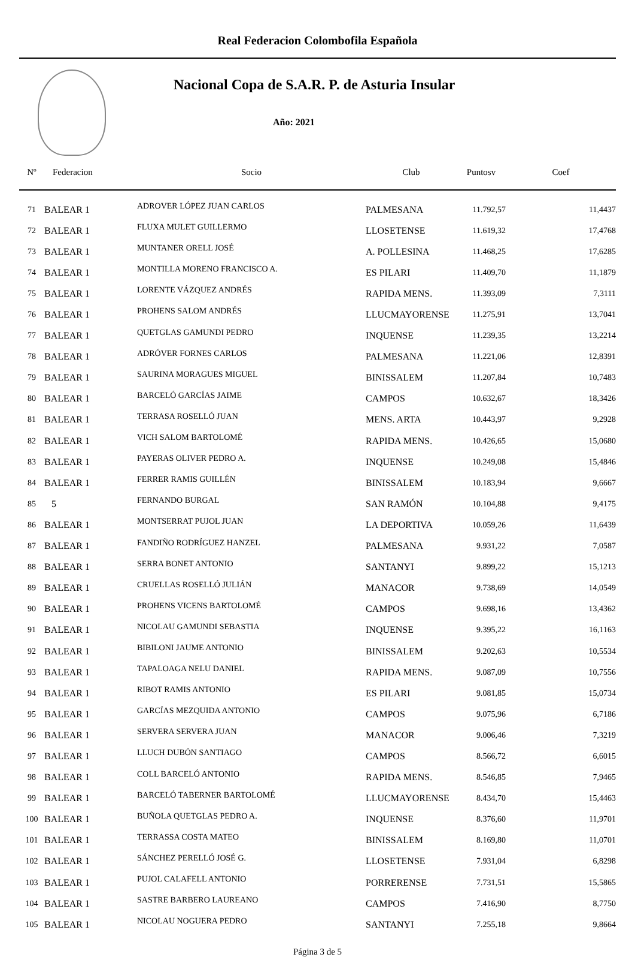Real Federacion Colombofila Española
Nacional Copa de S.A.R. P. de Asturia Insular
Año: 2021
| Nº | Federacion | Socio | Club | Puntosv | Coef |
| --- | --- | --- | --- | --- | --- |
| 71 | BALEAR 1 | ADROVER LÓPEZ JUAN CARLOS | PALMESANA | 11.792,57 | 11,4437 |
| 72 | BALEAR 1 | FLUXA MULET GUILLERMO | LLOSETENSE | 11.619,32 | 17,4768 |
| 73 | BALEAR 1 | MUNTANER ORELL JOSÉ | A. POLLESINA | 11.468,25 | 17,6285 |
| 74 | BALEAR 1 | MONTILLA MORENO FRANCISCO A. | ES PILARI | 11.409,70 | 11,1879 |
| 75 | BALEAR 1 | LORENTE VÁZQUEZ ANDRÉS | RAPIDA MENS. | 11.393,09 | 7,3111 |
| 76 | BALEAR 1 | PROHENS SALOM ANDRÉS | LLUCMAYORENSE | 11.275,91 | 13,7041 |
| 77 | BALEAR 1 | QUETGLAS GAMUNDI PEDRO | INQUENSE | 11.239,35 | 13,2214 |
| 78 | BALEAR 1 | ADRÓVER FORNES CARLOS | PALMESANA | 11.221,06 | 12,8391 |
| 79 | BALEAR 1 | SAURINA MORAGUES MIGUEL | BINISSALEM | 11.207,84 | 10,7483 |
| 80 | BALEAR 1 | BARCELÓ GARCÍAS JAIME | CAMPOS | 10.632,67 | 18,3426 |
| 81 | BALEAR 1 | TERRASA ROSELLÓ JUAN | MENS. ARTA | 10.443,97 | 9,2928 |
| 82 | BALEAR 1 | VICH SALOM BARTOLOMÉ | RAPIDA MENS. | 10.426,65 | 15,0680 |
| 83 | BALEAR 1 | PAYERAS OLIVER PEDRO A. | INQUENSE | 10.249,08 | 15,4846 |
| 84 | BALEAR 1 | FERRER RAMIS GUILLÉN | BINISSALEM | 10.183,94 | 9,6667 |
| 85 | 5 | FERNANDO BURGAL | SAN RAMÓN | 10.104,88 | 9,4175 |
| 86 | BALEAR 1 | MONTSERRAT PUJOL JUAN | LA DEPORTIVA | 10.059,26 | 11,6439 |
| 87 | BALEAR 1 | FANDIÑO RODRÍGUEZ HANZEL | PALMESANA | 9.931,22 | 7,0587 |
| 88 | BALEAR 1 | SERRA BONET ANTONIO | SANTANYI | 9.899,22 | 15,1213 |
| 89 | BALEAR 1 | CRUELLAS ROSELLÓ JULIÁN | MANACOR | 9.738,69 | 14,0549 |
| 90 | BALEAR 1 | PROHENS VICENS BARTOLOMÉ | CAMPOS | 9.698,16 | 13,4362 |
| 91 | BALEAR 1 | NICOLAU GAMUNDI SEBASTIA | INQUENSE | 9.395,22 | 16,1163 |
| 92 | BALEAR 1 | BIBILONI JAUME ANTONIO | BINISSALEM | 9.202,63 | 10,5534 |
| 93 | BALEAR 1 | TAPALOAGA NELU DANIEL | RAPIDA MENS. | 9.087,09 | 10,7556 |
| 94 | BALEAR 1 | RIBOT RAMIS ANTONIO | ES PILARI | 9.081,85 | 15,0734 |
| 95 | BALEAR 1 | GARCÍAS MEZQUIDA ANTONIO | CAMPOS | 9.075,96 | 6,7186 |
| 96 | BALEAR 1 | SERVERA SERVERA JUAN | MANACOR | 9.006,46 | 7,3219 |
| 97 | BALEAR 1 | LLUCH DUBÓN SANTIAGO | CAMPOS | 8.566,72 | 6,6015 |
| 98 | BALEAR 1 | COLL BARCELÓ ANTONIO | RAPIDA MENS. | 8.546,85 | 7,9465 |
| 99 | BALEAR 1 | BARCELÓ TABERNER BARTOLOMÉ | LLUCMAYORENSE | 8.434,70 | 15,4463 |
| 100 | BALEAR 1 | BUÑOLA QUETGLAS PEDRO A. | INQUENSE | 8.376,60 | 11,9701 |
| 101 | BALEAR 1 | TERRASSA COSTA MATEO | BINISSALEM | 8.169,80 | 11,0701 |
| 102 | BALEAR 1 | SÁNCHEZ PERELLÓ JOSÉ G. | LLOSETENSE | 7.931,04 | 6,8298 |
| 103 | BALEAR 1 | PUJOL CALAFELL ANTONIO | PORRERENSE | 7.731,51 | 15,5865 |
| 104 | BALEAR 1 | SASTRE BARBERO LAUREANO | CAMPOS | 7.416,90 | 8,7750 |
| 105 | BALEAR 1 | NICOLAU NOGUERA PEDRO | SANTANYI | 7.255,18 | 9,8664 |
Página 3 de 5